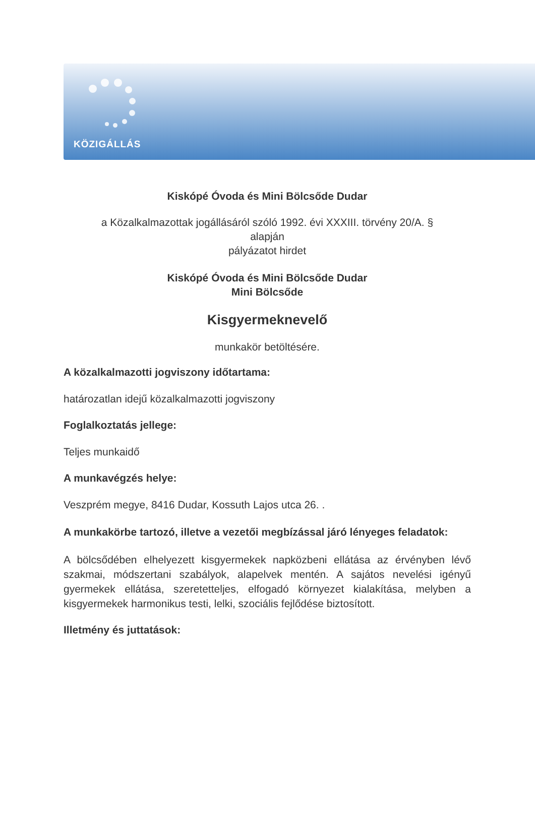KÖZIGÁLLÁS
Kiskópé Óvoda és Mini Bölcsőde Dudar
a Közalkalmazottak jogállásáról szóló 1992. évi XXXIII. törvény 20/A. §
alapján
pályázatot hirdet
Kiskópé Óvoda és Mini Bölcsőde Dudar
Mini Bölcsőde
Kisgyermeknevelő
munkakör betöltésére.
A közalkalmazotti jogviszony időtartama:
határozatlan idejű közalkalmazotti jogviszony
Foglalkoztatás jellege:
Teljes munkaidő
A munkavégzés helye:
Veszprém megye, 8416 Dudar, Kossuth Lajos utca 26. .
A munkakörbe tartozó, illetve a vezetői megbízással járó lényeges feladatok:
A bölcsődében elhelyezett kisgyermekek napközbeni ellátása az érvényben lévő szakmai, módszertani szabályok, alapelvek mentén. A sajátos nevelési igényű gyermekek ellátása, szeretetteljes, elfogadó környezet kialakítása, melyben a kisgyermekek harmonikus testi, lelki, szociális fejlődése biztosított.
Illetmény és juttatások: